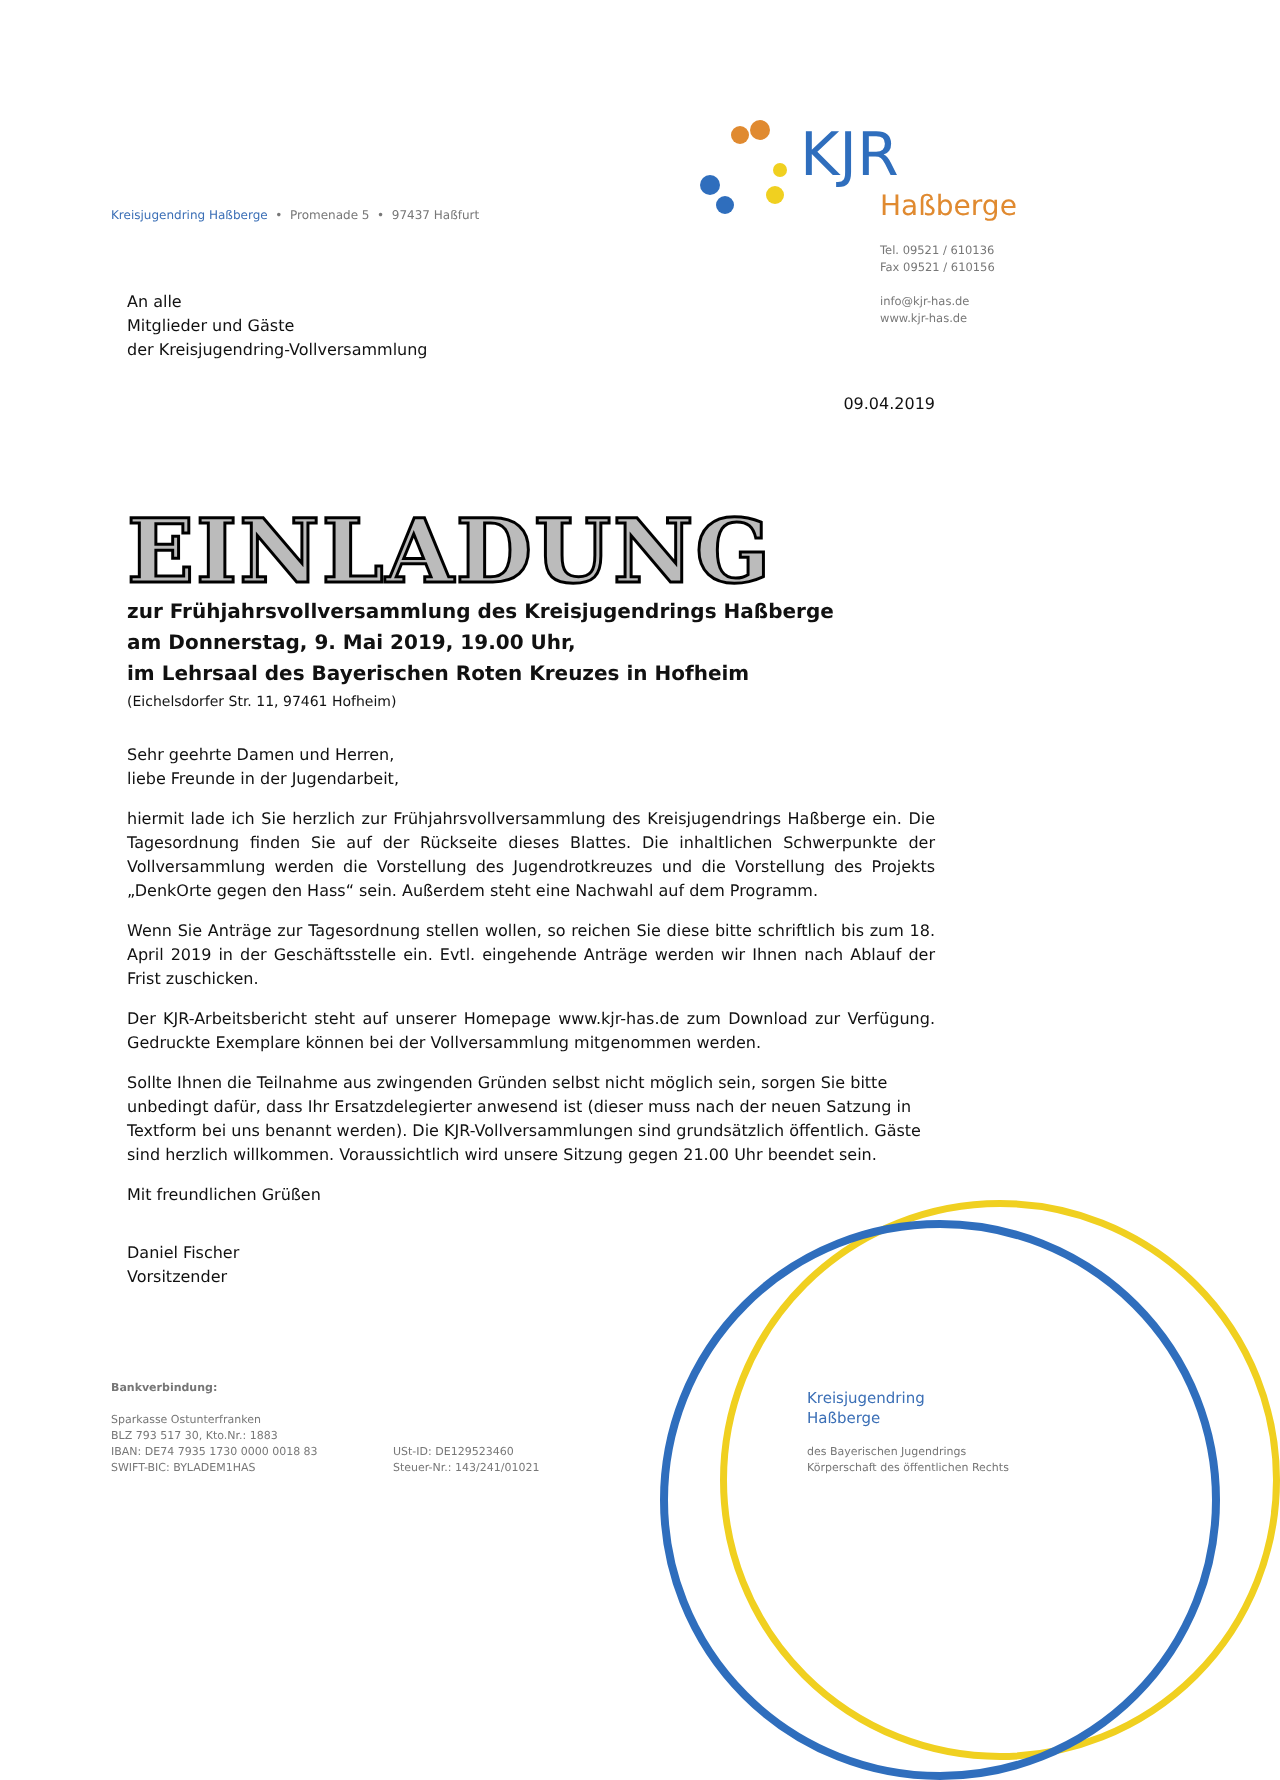Kreisjugendring Haßberge • Promenade 5 • 97437 Haßfurt
KJR
Haßberge
Tel. 09521 / 610136
Fax 09521 / 610156
info@kjr-has.de
www.kjr-has.de
An alle
Mitglieder und Gäste
der Kreisjugendring-Vollversammlung
09.04.2019
EINLADUNG
zur Frühjahrsvollversammlung des Kreisjugendrings Haßberge
am Donnerstag, 9. Mai 2019, 19.00 Uhr,
im Lehrsaal des Bayerischen Roten Kreuzes in Hofheim
(Eichelsdorfer Str. 11, 97461 Hofheim)
Sehr geehrte Damen und Herren,
liebe Freunde in der Jugendarbeit,
hiermit lade ich Sie herzlich zur Frühjahrsvollversammlung des Kreisjugendrings Haßberge ein. Die Tagesordnung finden Sie auf der Rückseite dieses Blattes. Die inhaltlichen Schwerpunkte der Vollversammlung werden die Vorstellung des Jugendrotkreuzes und die Vorstellung des Projekts „DenkOrte gegen den Hass“ sein. Außerdem steht eine Nachwahl auf dem Programm.
Wenn Sie Anträge zur Tagesordnung stellen wollen, so reichen Sie diese bitte schriftlich bis zum 18. April 2019 in der Geschäftsstelle ein. Evtl. eingehende Anträge werden wir Ihnen nach Ablauf der Frist zuschicken.
Der KJR-Arbeitsbericht steht auf unserer Homepage www.kjr-has.de zum Download zur Verfügung. Gedruckte Exemplare können bei der Vollversammlung mitgenommen werden.
Sollte Ihnen die Teilnahme aus zwingenden Gründen selbst nicht möglich sein, sorgen Sie bitte unbedingt dafür, dass Ihr Ersatzdelegierter anwesend ist (dieser muss nach der neuen Satzung in Textform bei uns benannt werden). Die KJR-Vollversammlungen sind grundsätzlich öffentlich. Gäste sind herzlich willkommen. Voraussichtlich wird unsere Sitzung gegen 21.00 Uhr beendet sein.
Mit freundlichen Grüßen
Daniel Fischer
Vorsitzender
Bankverbindung:
Sparkasse Ostunterfranken
BLZ 793 517 30, Kto.Nr.: 1883
IBAN: DE74 7935 1730 0000 0018 83
SWIFT-BIC: BYLADEM1HAS
USt-ID: DE129523460
Steuer-Nr.: 143/241/01021
Kreisjugendring
Haßberge
des Bayerischen Jugendrings
Körperschaft des öffentlichen Rechts